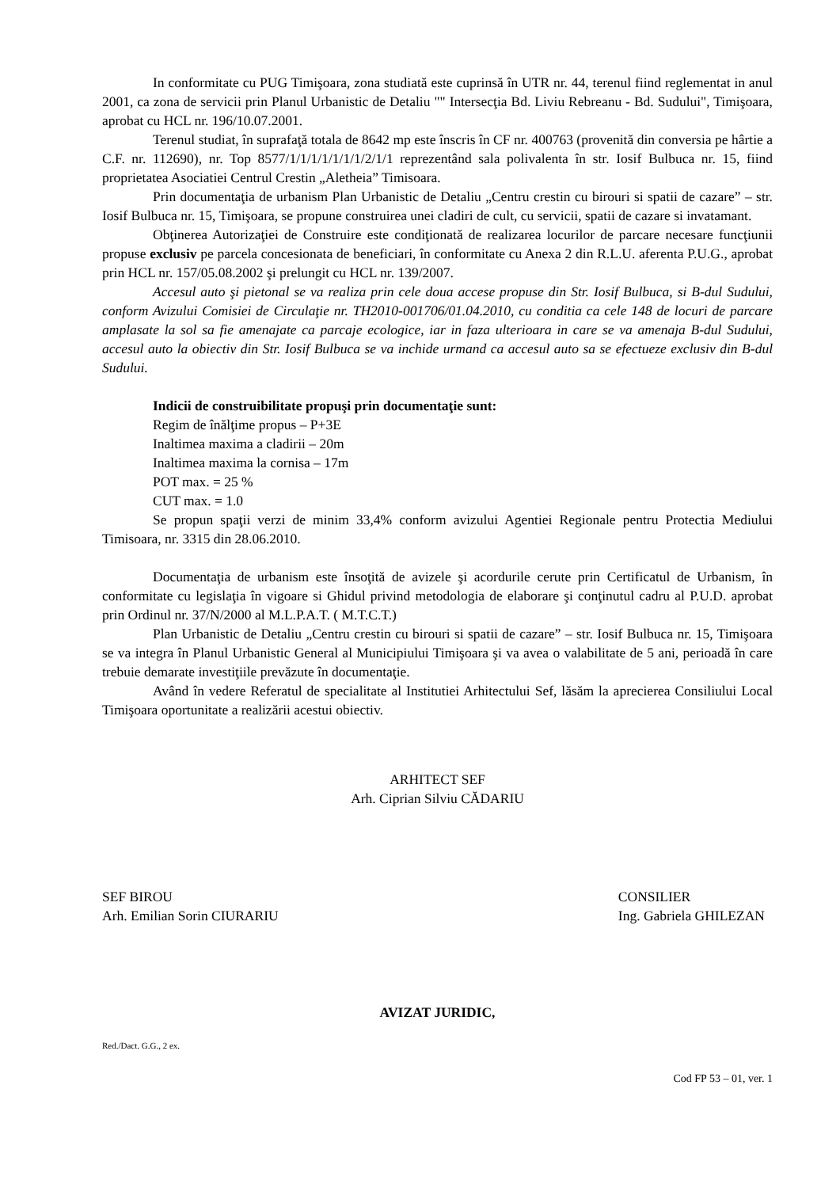In conformitate cu PUG Timişoara, zona studiată este cuprinsă în UTR nr. 44, terenul fiind reglementat in anul 2001, ca zona de servicii prin Planul Urbanistic de Detaliu "" Intersecţia Bd. Liviu Rebreanu - Bd. Sudului", Timişoara, aprobat cu HCL nr. 196/10.07.2001.
Terenul studiat, în suprafaţă totala de 8642 mp este înscris în CF nr. 400763 (provenită din conversia pe hârtie a C.F. nr. 112690), nr. Top 8577/1/1/1/1/1/1/1/2/1/1 reprezentând sala polivalenta în str. Iosif Bulbuca nr. 15, fiind proprietatea Asociatiei Centrul Crestin „Aletheia” Timisoara.
Prin documentaţia de urbanism Plan Urbanistic de Detaliu „Centru crestin cu birouri si spatii de cazare” – str. Iosif Bulbuca nr. 15, Timişoara, se propune construirea unei cladiri de cult, cu servicii, spatii de cazare si invatamant.
Obţinerea Autorizaţiei de Construire este condiţionată de realizarea locurilor de parcare necesare funcţiunii propuse exclusiv pe parcela concesionata de beneficiari, în conformitate cu Anexa 2 din R.L.U. aferenta P.U.G., aprobat prin HCL nr. 157/05.08.2002 şi prelungit cu HCL nr. 139/2007.
Accesul auto şi pietonal se va realiza prin cele doua accese propuse din Str. Iosif Bulbuca, si B-dul Sudului, conform Avizului Comisiei de Circulaţie nr. TH2010-001706/01.04.2010, cu conditia ca cele 148 de locuri de parcare amplasate la sol sa fie amenajate ca parcaje ecologice, iar in faza ulterioara in care se va amenaja B-dul Sudului, accesul auto la obiectiv din Str. Iosif Bulbuca se va inchide urmand ca accesul auto sa se efectueze exclusiv din B-dul Sudului.
Indicii de construibilitate propuşi prin documentaţie sunt:
Regim de înălţime propus – P+3E
Inaltimea maxima a cladirii – 20m
Inaltimea maxima la cornisa – 17m
POT max. = 25 %
CUT max. = 1.0
Se propun spaţii verzi de minim 33,4% conform avizului Agentiei Regionale pentru Protectia Mediului Timisoara, nr. 3315 din 28.06.2010.
Documentaţia de urbanism este însoţită de avizele şi acordurile cerute prin Certificatul de Urbanism, în conformitate cu legislaţia în vigoare si Ghidul privind metodologia de elaborare şi conţinutul cadru al P.U.D. aprobat prin Ordinul nr. 37/N/2000 al M.L.P.A.T. ( M.T.C.T.)
Plan Urbanistic de Detaliu „Centru crestin cu birouri si spatii de cazare” – str. Iosif Bulbuca nr. 15, Timişoara se va integra în Planul Urbanistic General al Municipiului Timişoara şi va avea o valabilitate de 5 ani, perioadă în care trebuie demarate investiţiile prevăzute în documentaţie.
Având în vedere Referatul de specialitate al Institutiei Arhitectului Sef, lăsăm la aprecierea Consiliului Local Timişoara oportunitate a realizării acestui obiectiv.
ARHITECT SEF
Arh. Ciprian Silviu CĂDARIU
SEF BIROU
Arh. Emilian Sorin CIURARIU
CONSILIER
Ing. Gabriela GHILEZAN
AVIZAT JURIDIC,
Red./Dact. G.G., 2 ex.
Cod FP 53 – 01, ver. 1